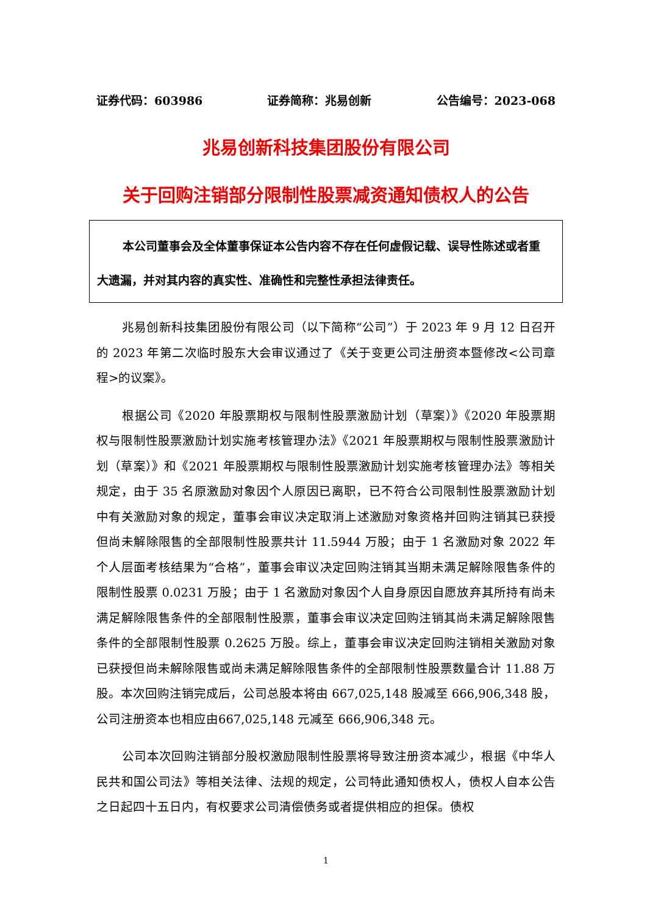证券代码：603986 证券简称：兆易创新 公告编号：2023-068
兆易创新科技集团股份有限公司
关于回购注销部分限制性股票减资通知债权人的公告
本公司董事会及全体董事保证本公告内容不存在任何虚假记载、误导性陈述或者重大遗漏，并对其内容的真实性、准确性和完整性承担法律责任。
兆易创新科技集团股份有限公司（以下简称“公司”）于 2023 年 9 月 12 日召开的 2023 年第二次临时股东大会审议通过了《关于变更公司注册资本暨修改<公司章程>的议案》。
根据公司《2020 年股票期权与限制性股票激励计划（草案）》《2020 年股票期权与限制性股票激励计划实施考核管理办法》《2021 年股票期权与限制性股票激励计划（草案）》和《2021 年股票期权与限制性股票激励计划实施考核管理办法》等相关规定，由于 35 名原激励对象因个人原因已离职，已不符合公司限制性股票激励计划中有关激励对象的规定，董事会审议决定取消上述激励对象资格并回购注销其已获授但尚未解除限售的全部限制性股票共计 11.5944 万股；由于 1 名激励对象 2022 年个人层面考核结果为“合格”，董事会审议决定回购注销其当期未满足解除限售条件的限制性股票 0.0231 万股；由于 1 名激励对象因个人自身原因自愿放弃其所持有尚未满足解除限售条件的全部限制性股票，董事会审议决定回购注销其尚未满足解除限售条件的全部限制性股票 0.2625 万股。综上，董事会审议决定回购注销相关激励对象已获授但尚未解除限售或尚未满足解除限售条件的全部限制性股票数量合计 11.88 万股。本次回购注销完成后，公司总股本将由 667,025,148 股减至 666,906,348 股，公司注册资本也相应由667,025,148 元减至 666,906,348 元。
公司本次回购注销部分股权激励限制性股票将导致注册资本减少，根据《中华人民共和国公司法》等相关法律、法规的规定，公司特此通知债权人，债权人自本公告之日起四十五日内，有权要求公司清偿债务或者提供相应的担保。债权
1